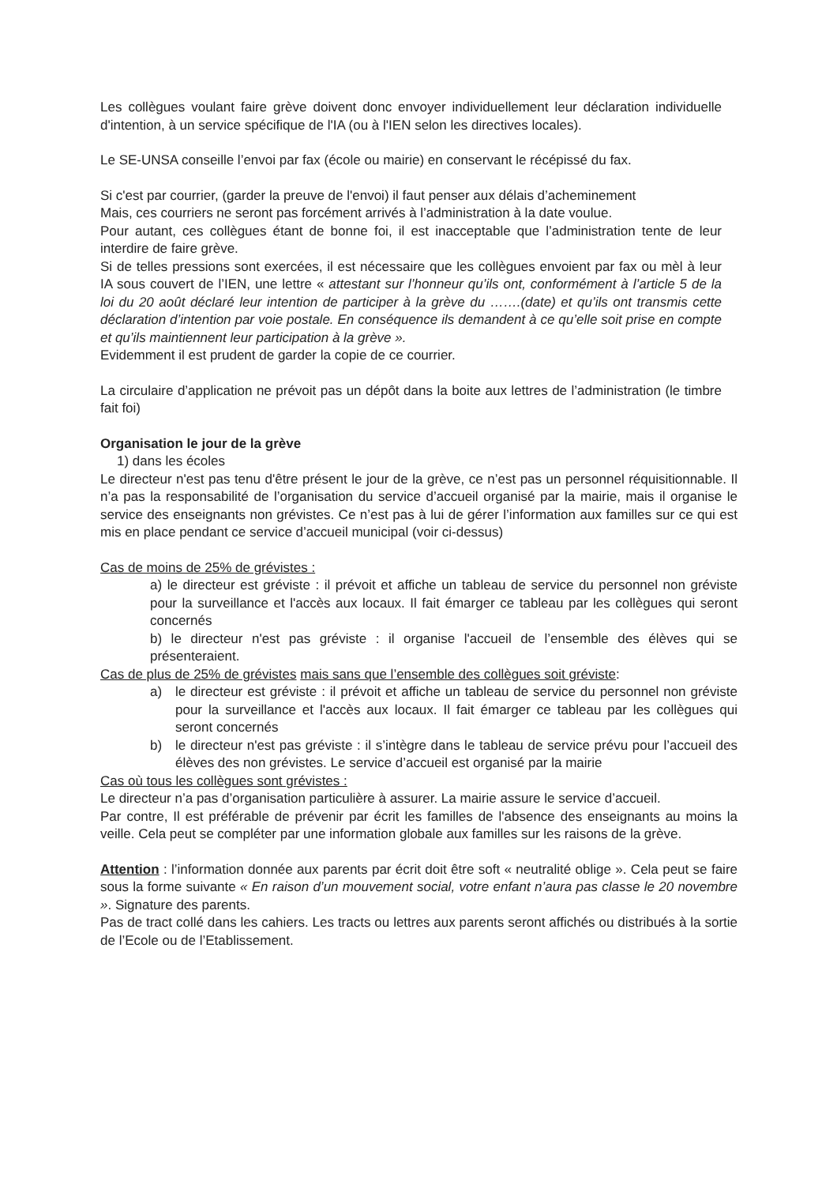Les collègues voulant faire grève doivent donc envoyer individuellement leur déclaration individuelle d'intention, à un service spécifique de l'IA (ou à l'IEN selon les directives locales).
Le SE-UNSA conseille l’envoi par fax (école ou mairie) en conservant le récépissé du fax.
Si c'est par courrier, (garder la preuve de l'envoi) il faut penser aux délais d’acheminement
Mais, ces courriers ne seront pas forcément arrivés à l’administration à la date voulue.
Pour autant, ces collègues étant de bonne foi, il est inacceptable que l’administration tente de leur interdire de faire grève.
Si de telles pressions sont exercées, il est nécessaire que les collègues envoient par fax ou mèl à leur IA sous couvert de l’IEN, une lettre « attestant sur l’honneur qu’ils ont, conformément à l’article 5 de la loi du 20 août déclaré leur intention de participer à la grève du …….(date) et qu’ils ont transmis cette déclaration d’intention par voie postale. En conséquence ils demandent à ce qu’elle soit prise en compte et qu’ils maintiennent leur participation à la grève ».
Evidemment il est prudent de garder la copie de ce courrier.
La circulaire d’application ne prévoit pas un dépôt dans la boite aux lettres de l’administration (le timbre fait foi)
Organisation le jour de la grève
1) dans les écoles
Le directeur n'est pas tenu d'être présent le jour de la grève, ce n’est pas un personnel réquisitionnable. Il n’a pas la responsabilité de l’organisation du service d’accueil organisé par la mairie, mais il organise le service des enseignants non grévistes. Ce n’est pas à lui de gérer l’information aux familles sur ce qui est mis en place pendant ce service d’accueil municipal (voir ci-dessus)
Cas de moins de 25% de grévistes :
a) le directeur est gréviste : il prévoit et affiche un tableau de service du personnel non gréviste pour la surveillance et l'accès aux locaux. Il fait émarger ce tableau par les collègues qui seront concernés
b) le directeur n'est pas gréviste : il organise l'accueil de l’ensemble des élèves qui se présenteraient.
Cas de plus de 25% de grévistes mais sans que l’ensemble des collègues soit gréviste:
a) le directeur est gréviste : il prévoit et affiche un tableau de service du personnel non gréviste pour la surveillance et l'accès aux locaux. Il fait émarger ce tableau par les collègues qui seront concernés
b) le directeur n'est pas gréviste : il s’intègre dans le tableau de service prévu pour l’accueil des élèves des non grévistes. Le service d’accueil est organisé par la mairie
Cas où tous les collègues sont grévistes :
Le directeur n’a pas d’organisation particulière à assurer. La mairie assure le service d’accueil.
Par contre, Il est préférable de prévenir par écrit les familles de l'absence des enseignants au moins la veille. Cela peut se compléter par une information globale aux familles sur les raisons de la grève.
Attention : l’information donnée aux parents par écrit doit être soft « neutralité oblige ». Cela peut se faire sous la forme suivante « En raison d’un mouvement social, votre enfant n’aura pas classe le 20 novembre ». Signature des parents.
Pas de tract collé dans les cahiers. Les tracts ou lettres aux parents seront affichés ou distribués à la sortie de l’Ecole ou de l’Etablissement.